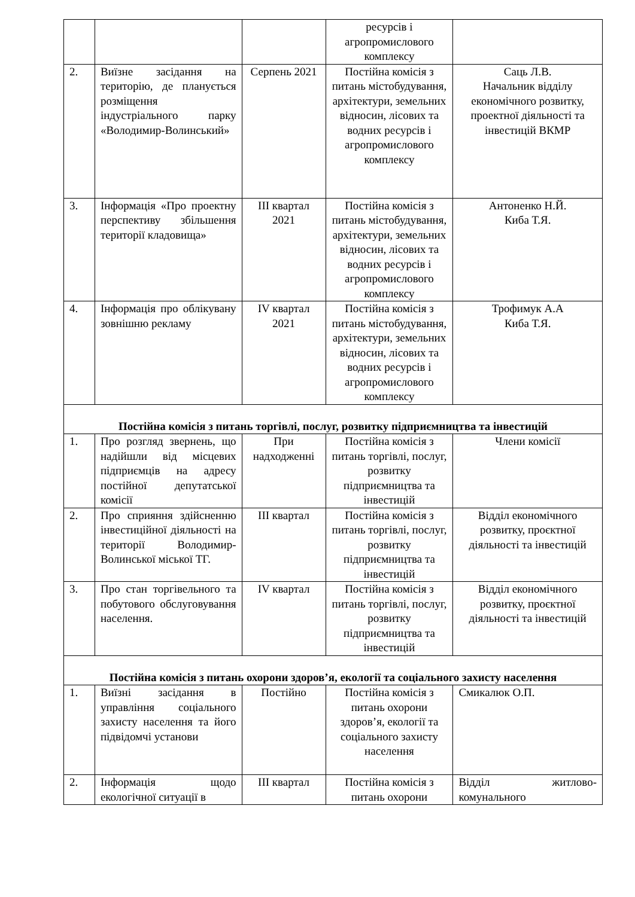| | | | ресурсів і агропромислового комплексу | |
| 2. | Виїзне засідання на територію, де планується розміщення індустріального парку «Володимир-Волинський» | Серпень 2021 | Постійна комісія з питань містобудування, архітектури, земельних відносин, лісових та водних ресурсів і агропромислового комплексу | Саць Л.В. Начальник відділу економічного розвитку, проектної діяльності та інвестицій ВКМР |
| 3. | Інформація «Про проектну перспективу збільшення території кладовища» | ІІІ квартал 2021 | Постійна комісія з питань містобудування, архітектури, земельних відносин, лісових та водних ресурсів і агропромислового комплексу | Антоненко Н.Й. Киба Т.Я. |
| 4. | Інформація про облікувану зовнішню рекламу | IV квартал 2021 | Постійна комісія з питань містобудування, архітектури, земельних відносин, лісових та водних ресурсів і агропромислового комплексу | Трофимук А.А Киба Т.Я. |
| Постійна комісія з питань торгівлі, послуг, розвитку підприємництва та інвестицій | | | | |
| 1. | Про розгляд звернень, що надійшли від місцевих підприємців на адресу постійної депутатської комісії | При надходженні | Постійна комісія з питань торгівлі, послуг, розвитку підприємництва та інвестицій | Члени комісії |
| 2. | Про сприяння здійсненню інвестиційної діяльності на території Володимир-Волинської міської ТГ. | ІІІ квартал | Постійна комісія з питань торгівлі, послуг, розвитку підприємництва та інвестицій | Відділ економічного розвитку, проєктної діяльності та інвестицій |
| 3. | Про стан торгівельного та побутового обслуговування населення. | IV квартал | Постійна комісія з питань торгівлі, послуг, розвитку підприємництва та інвестицій | Відділ економічного розвитку, проєктної діяльності та інвестицій |
| Постійна комісія з питань охорони здоров’я, екології та соціального захисту населення | | | | |
| 1. | Виїзні засідання в управління соціального захисту населення та його підвідомчі установи | Постійно | Постійна комісія з питань охорони здоров’я, екології та соціального захисту населення | Смикалюк О.П. |
| 2. | Інформація щодо екологічної ситуації в | ІІІ квартал | Постійна комісія з питань охорони | Відділ житлово-комунального |